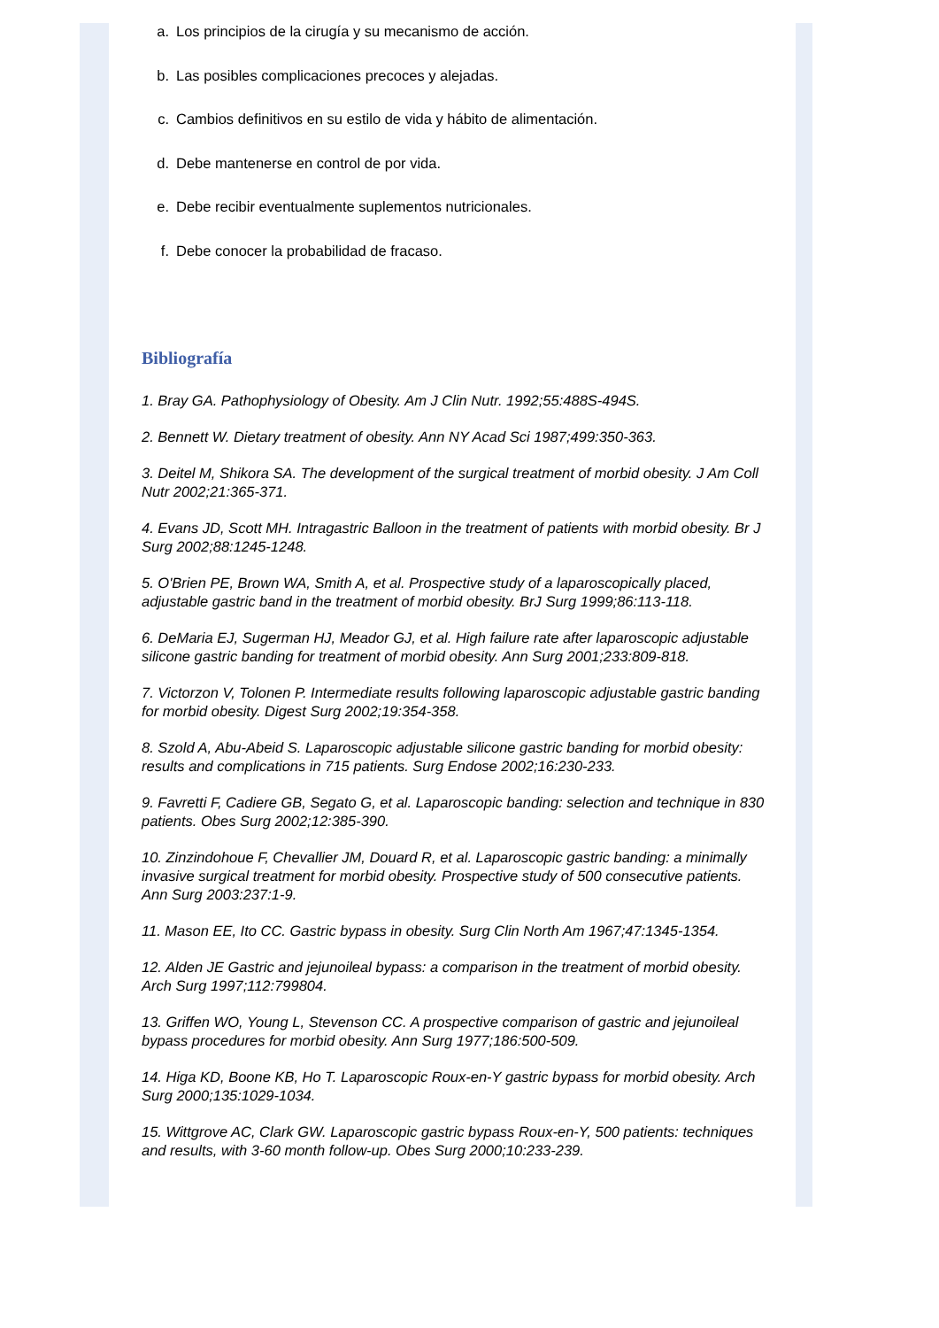a. Los principios de la cirugía y su mecanismo de acción.
b. Las posibles complicaciones precoces y alejadas.
c. Cambios definitivos en su estilo de vida y hábito de alimentación.
d. Debe mantenerse en control de por vida.
e. Debe recibir eventualmente suplementos nutricionales.
f. Debe conocer la probabilidad de fracaso.
Bibliografía
1. Bray GA. Pathophysiology of Obesity. Am J Clin Nutr. 1992;55:488S-494S.
2. Bennett W. Dietary treatment of obesity. Ann NY Acad Sci 1987;499:350-363.
3. Deitel M, Shikora SA. The development of the surgical treatment of morbid obesity. J Am Coll Nutr 2002;21:365-371.
4. Evans JD, Scott MH. Intragastric Balloon in the treatment of patients with morbid obesity. Br J Surg 2002;88:1245-1248.
5. O'Brien PE, Brown WA, Smith A, et al. Prospective study of a laparoscopically placed, adjustable gastric band in the treatment of morbid obesity. BrJ Surg 1999;86:113-118.
6. DeMaria EJ, Sugerman HJ, Meador GJ, et al. High failure rate after laparoscopic adjustable silicone gastric banding for treatment of morbid obesity. Ann Surg 2001;233:809-818.
7. Victorzon V, Tolonen P. Intermediate results following laparoscopic adjustable gastric banding for morbid obesity. Digest Surg 2002;19:354-358.
8. Szold A, Abu-Abeid S. Laparoscopic adjustable silicone gastric banding for morbid obesity: results and complications in 715 patients. Surg Endose 2002;16:230-233.
9. Favretti F, Cadiere GB, Segato G, et al. Laparoscopic banding: selection and technique in 830 patients. Obes Surg 2002;12:385-390.
10. Zinzindohoue F, Chevallier JM, Douard R, et al. Laparoscopic gastric banding: a minimally invasive surgical treatment for morbid obesity. Prospective study of 500 consecutive patients. Ann Surg 2003:237:1-9.
11. Mason EE, Ito CC. Gastric bypass in obesity. Surg Clin North Am 1967;47:1345-1354.
12. Alden JE Gastric and jejunoileal bypass: a comparison in the treatment of morbid obesity. Arch Surg 1997;112:799804.
13. Griffen WO, Young L, Stevenson CC. A prospective comparison of gastric and jejunoileal bypass procedures for morbid obesity. Ann Surg 1977;186:500-509.
14. Higa KD, Boone KB, Ho T. Laparoscopic Roux-en-Y gastric bypass for morbid obesity. Arch Surg 2000;135:1029-1034.
15. Wittgrove AC, Clark GW. Laparoscopic gastric bypass Roux-en-Y, 500 patients: techniques and results, with 3-60 month follow-up. Obes Surg 2000;10:233-239.